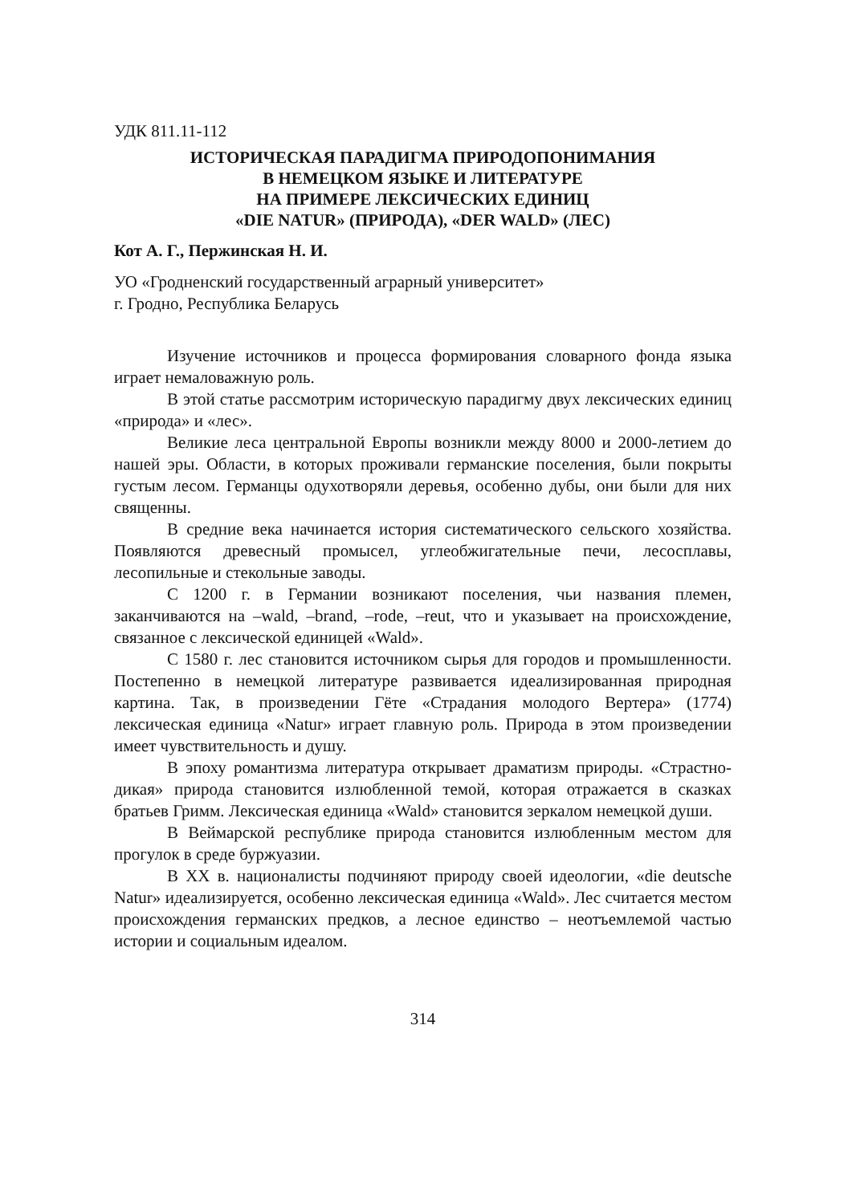УДК 811.11-112
ИСТОРИЧЕСКАЯ ПАРАДИГМА ПРИРОДОПОНИМАНИЯ
В НЕМЕЦКОМ ЯЗЫКЕ И ЛИТЕРАТУРЕ
НА ПРИМЕРЕ ЛЕКСИЧЕСКИХ ЕДИНИЦ
«DIE NATUR» (ПРИРОДА), «DER WALD» (ЛЕС)
Кот А. Г., Пержинская Н. И.
УО «Гродненский государственный аграрный университет»
г. Гродно, Республика Беларусь
Изучение источников и процесса формирования словарного фонда языка играет немаловажную роль.
В этой статье рассмотрим историческую парадигму двух лексических единиц «природа» и «лес».
Великие леса центральной Европы возникли между 8000 и 2000-летием до нашей эры. Области, в которых проживали германские поселения, были покрыты густым лесом. Германцы одухотворяли деревья, особенно дубы, они были для них священны.
В средние века начинается история систематического сельского хозяйства. Появляются древесный промысел, углеобжигательные печи, лесосплавы, лесопильные и стекольные заводы.
С 1200 г. в Германии возникают поселения, чьи названия племен, заканчиваются на –wald, –brand, –rode, –reut, что и указывает на происхождение, связанное с лексической единицей «Wald».
С 1580 г. лес становится источником сырья для городов и промышленности. Постепенно в немецкой литературе развивается идеализированная природная картина. Так, в произведении Гёте «Страдания молодого Вертера» (1774) лексическая единица «Natur» играет главную роль. Природа в этом произведении имеет чувствительность и душу.
В эпоху романтизма литература открывает драматизм природы. «Страстно-дикая» природа становится излюбленной темой, которая отражается в сказках братьев Гримм. Лексическая единица «Wald» становится зеркалом немецкой души.
В Веймарской республике природа становится излюбленным местом для прогулок в среде буржуазии.
В XX в. националисты подчиняют природу своей идеологии, «die deutsche Natur» идеализируется, особенно лексическая единица «Wald». Лес считается местом происхождения германских предков, а лесное единство – неотъемлемой частью истории и социальным идеалом.
314